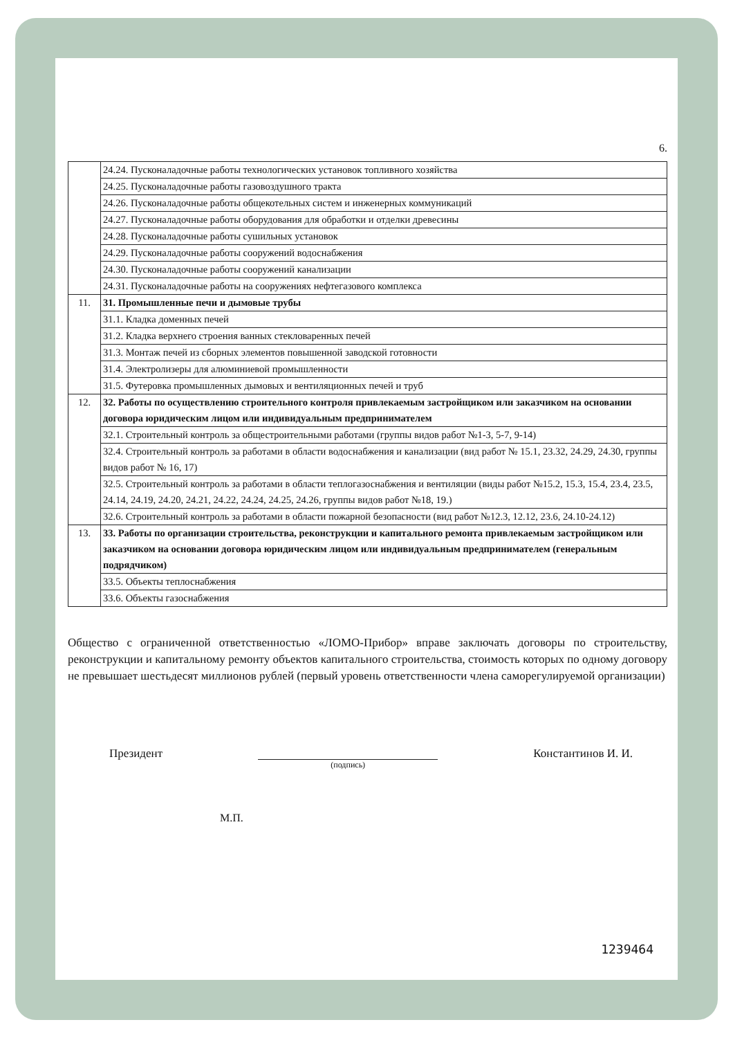6.
| | 24.24. Пусконаладочные работы технологических установок топливного хозяйства |
| | 24.25. Пусконаладочные работы газовоздушного тракта |
| | 24.26. Пусконаладочные работы общекотельных систем и инженерных коммуникаций |
| | 24.27. Пусконаладочные работы оборудования для обработки и отделки древесины |
| | 24.28. Пусконаладочные работы сушильных установок |
| | 24.29. Пусконаладочные работы сооружений водоснабжения |
| | 24.30. Пусконаладочные работы сооружений канализации |
| | 24.31. Пусконаладочные работы на сооружениях нефтегазового комплекса |
| 11. | 31. Промышленные печи и дымовые трубы |
| | 31.1. Кладка доменных печей |
| | 31.2. Кладка верхнего строения ванных стекловаренных печей |
| | 31.3. Монтаж печей из сборных элементов повышенной заводской готовности |
| | 31.4. Электролизеры для алюминиевой промышленности |
| | 31.5. Футеровка промышленных дымовых и вентиляционных печей и труб |
| 12. | 32. Работы по осуществлению строительного контроля привлекаемым застройщиком или заказчиком на основании договора юридическим лицом или индивидуальным предпринимателем |
| | 32.1. Строительный контроль за общестроительными работами (группы видов работ №1-3, 5-7, 9-14) |
| | 32.4. Строительный контроль за работами в области водоснабжения и канализации (вид работ № 15.1, 23.32, 24.29, 24.30, группы видов работ № 16, 17) |
| | 32.5. Строительный контроль за работами в области теплогазоснабжения и вентиляции (виды работ №15.2, 15.3, 15.4, 23.4, 23.5, 24.14, 24.19, 24.20, 24.21, 24.22, 24.24, 24.25, 24.26, группы видов работ №18, 19.) |
| | 32.6. Строительный контроль за работами в области пожарной безопасности (вид работ №12.3, 12.12, 23.6, 24.10-24.12) |
| 13. | 33. Работы по организации строительства, реконструкции и капитального ремонта привлекаемым застройщиком или заказчиком на основании договора юридическим лицом или индивидуальным предпринимателем (генеральным подрядчиком) |
| | 33.5. Объекты теплоснабжения |
| | 33.6. Объекты газоснабжения |
Общество с ограниченной ответственностью «ЛОМО-Прибор» вправе заключать договоры по строительству, реконструкции и капитальному ремонту объектов капитального строительства, стоимость которых по одному договору не превышает шестьдесят миллионов рублей (первый уровень ответственности члена саморегулируемой организации)
Президент
(подпись)
Константинов И. И.
М.П.
1239464